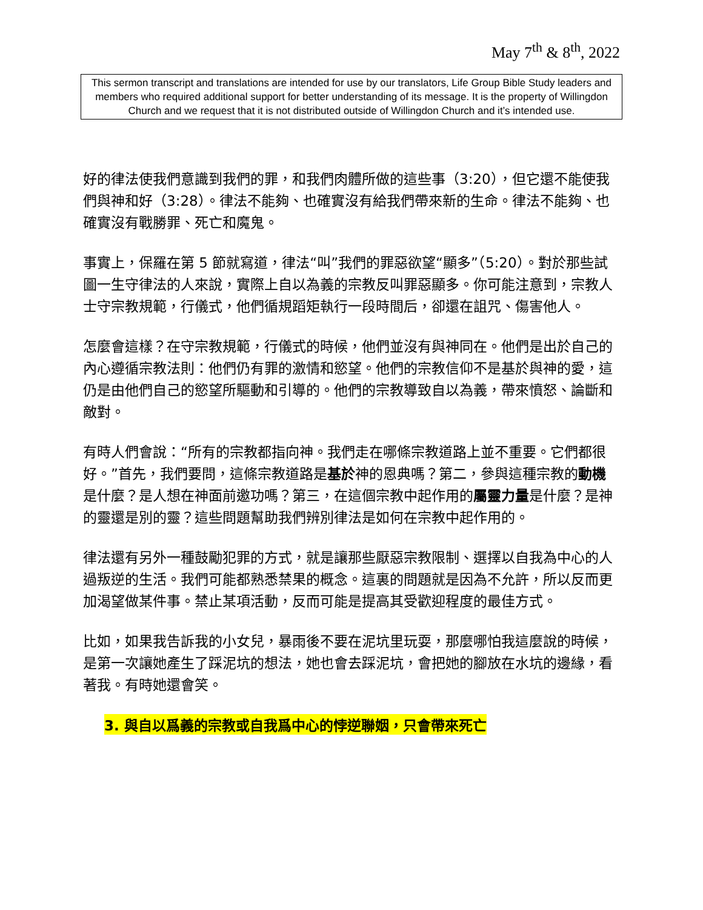May 7<sup>th</sup> & 8<sup>th</sup>, 2022
This sermon transcript and translations are intended for use by our translators, Life Group Bible Study leaders and members who required additional support for better understanding of its message. It is the property of Willingdon Church and we request that it is not distributed outside of Willingdon Church and it’s intended use.
好的律法使我們意識到我們的罪，和我們肉體所做的這些事（3:20），但它還不能使我們與神和好（3:28）。律法不能夠、也確實沒有給我們帶來新的生命。律法不能夠、也確實沒有戰勝罪、死亡和魔鬼。
事實上，保羅在第 5 節就寫道，律法“叫”我們的罪惡欲望“顯多”（5:20）。對於那些試圖一生守律法的人來說，實際上自以為義的宗教反叫罪惡顯多。你可能注意到，宗教人士守宗教規範，行儀式，他們循規蹈矩執行一段時間后，卻還在詛咒、傷害他人。
怎麼會這樣？在守宗教規範，行儀式的時候，他們並沒有與神同在。他們是出於自己的內心遵循宗教法則：他們仍有罪的激情和慾望。他們的宗教信仰不是基於與神的愛，這仍是由他們自己的慾望所驅動和引導的。他們的宗教導致自以為義，帶來憤怒、論斷和敵對。
有時人們會說：“所有的宗教都指向神。我們走在哪條宗教道路上並不重要。它們都很好。”首先，我們要問，這條宗教道路是基於神的恩典嗎？第二，參與這種宗教的動機是什麼？是人想在神面前邀功嗎？第三，在這個宗教中起作用的屬靈力量是什麼？是神的靈還是別的靈？這些問題幫助我們辨別律法是如何在宗教中起作用的。
律法還有另外一種鼓勵犯罪的方式，就是讓那些厭惡宗教限制、選擇以自我為中心的人過叛逆的生活。我們可能都熟悉禁果的概念。這裏的問題就是因為不允許，所以反而更加渴望做某件事。禁止某項活動，反而可能是提高其受歡迎程度的最佳方式。
比如，如果我告訴我的小女兒，暴雨後不要在泥坑里玩耍，那麼哪怕我這麼說的時候，是第一次讓她產生了踩泥坑的想法，她也會去踩泥坑，會把她的腳放在水坑的邊緣，看著我。有時她還會笑。
3. 與自以爲義的宗教或自我爲中心的悖逆聯姻，只會帶來死亡